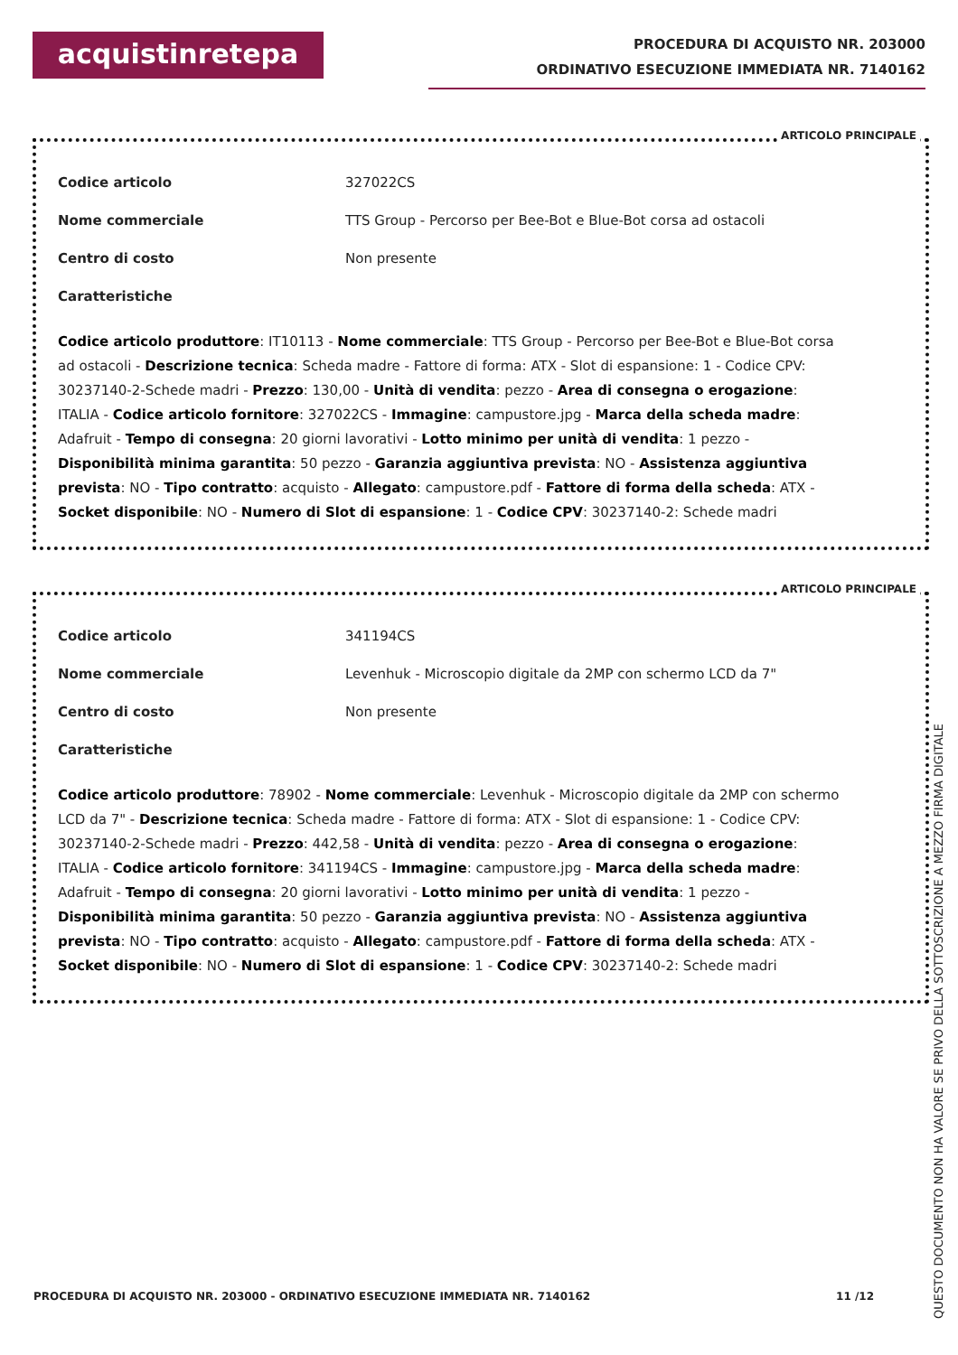acquistinretepa
PROCEDURA DI ACQUISTO NR. 203000
ORDINATIVO ESECUZIONE IMMEDIATA NR. 7140162
ARTICOLO PRINCIPALE
Codice articolo 327022CS
Nome commerciale TTS Group - Percorso per Bee-Bot e Blue-Bot corsa ad ostacoli
Centro di costo Non presente
Caratteristiche
Codice articolo produttore: IT10113 - Nome commerciale: TTS Group - Percorso per Bee-Bot e Blue-Bot corsa ad ostacoli - Descrizione tecnica: Scheda madre - Fattore di forma: ATX - Slot di espansione: 1 - Codice CPV: 30237140-2-Schede madri - Prezzo: 130,00 - Unità di vendita: pezzo - Area di consegna o erogazione: ITALIA - Codice articolo fornitore: 327022CS - Immagine: campustore.jpg - Marca della scheda madre: Adafruit - Tempo di consegna: 20 giorni lavorativi - Lotto minimo per unità di vendita: 1 pezzo - Disponibilità minima garantita: 50 pezzo - Garanzia aggiuntiva prevista: NO - Assistenza aggiuntiva prevista: NO - Tipo contratto: acquisto - Allegato: campustore.pdf - Fattore di forma della scheda: ATX - Socket disponibile: NO - Numero di Slot di espansione: 1 - Codice CPV: 30237140-2: Schede madri
ARTICOLO PRINCIPALE
Codice articolo 341194CS
Nome commerciale Levenhuk - Microscopio digitale da 2MP con schermo LCD da 7"
Centro di costo Non presente
Caratteristiche
Codice articolo produttore: 78902 - Nome commerciale: Levenhuk - Microscopio digitale da 2MP con schermo LCD da 7" - Descrizione tecnica: Scheda madre - Fattore di forma: ATX - Slot di espansione: 1 - Codice CPV: 30237140-2-Schede madri - Prezzo: 442,58 - Unità di vendita: pezzo - Area di consegna o erogazione: ITALIA - Codice articolo fornitore: 341194CS - Immagine: campustore.jpg - Marca della scheda madre: Adafruit - Tempo di consegna: 20 giorni lavorativi - Lotto minimo per unità di vendita: 1 pezzo - Disponibilità minima garantita: 50 pezzo - Garanzia aggiuntiva prevista: NO - Assistenza aggiuntiva prevista: NO - Tipo contratto: acquisto - Allegato: campustore.pdf - Fattore di forma della scheda: ATX - Socket disponibile: NO - Numero di Slot di espansione: 1 - Codice CPV: 30237140-2: Schede madri
PROCEDURA DI ACQUISTO NR. 203000 - ORDINATIVO ESECUZIONE IMMEDIATA NR. 7140162 11 /12
QUESTO DOCUMENTO NON HA VALORE SE PRIVO DELLA SOTTOSCRIZIONE A MEZZO FIRMA DIGITALE